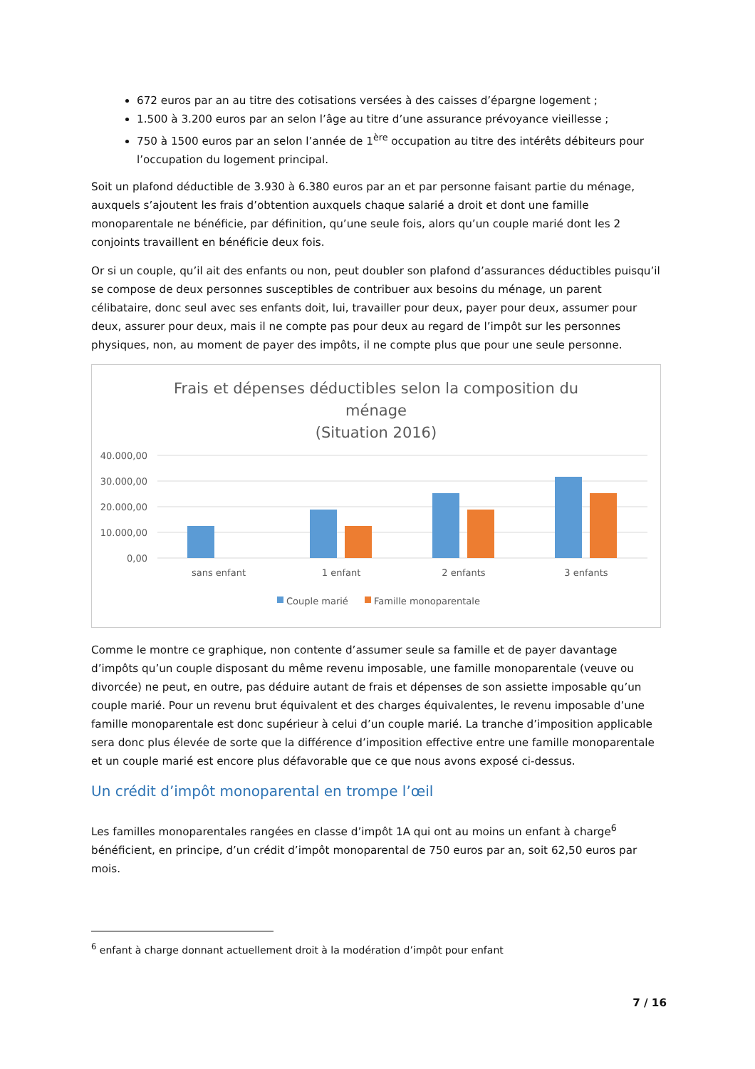672 euros par an au titre des cotisations versées à des caisses d’épargne logement ;
1.500 à 3.200 euros par an selon l’âge au titre d’une assurance prévoyance vieillesse ;
750 à 1500 euros par an selon l’année de 1<sup>ère</sup> occupation au titre des intérêts débiteurs pour l’occupation du logement principal.
Soit un plafond déductible de 3.930 à 6.380 euros par an et par personne faisant partie du ménage, auxquels s’ajoutent les frais d’obtention auxquels chaque salarié a droit et dont une famille monoparentale ne bénéficie, par définition, qu’une seule fois, alors qu’un couple marié dont les 2 conjoints travaillent en bénéficie deux fois.
Or si un couple, qu’il ait des enfants ou non, peut doubler son plafond d’assurances déductibles puisqu’il se compose de deux personnes susceptibles de contribuer aux besoins du ménage, un parent célibataire, donc seul avec ses enfants doit, lui, travailler pour deux, payer pour deux, assumer pour deux, assurer pour deux, mais il ne compte pas pour deux au regard de l’impôt sur les personnes physiques, non, au moment de payer des impôts, il ne compte plus que pour une seule personne.
Frais et dépenses déductibles selon la composition du
ménage
(Situation 2016)
40.000,00
30.000,00
20.000,00
10.000,00
0,00
sans enfant
1 enfant
2 enfants
3 enfants
Couple marié
Famille monoparentale
Comme le montre ce graphique, non contente d’assumer seule sa famille et de payer davantage d’impôts qu’un couple disposant du même revenu imposable, une famille monoparentale (veuve ou divorcée) ne peut, en outre, pas déduire autant de frais et dépenses de son assiette imposable qu’un couple marié. Pour un revenu brut équivalent et des charges équivalentes, le revenu imposable d’une famille monoparentale est donc supérieur à celui d’un couple marié. La tranche d’imposition applicable sera donc plus élevée de sorte que la différence d’imposition effective entre une famille monoparentale et un couple marié est encore plus défavorable que ce que nous avons exposé ci-dessus.
Un crédit d’impôt monoparental en trompe l’œil
Les familles monoparentales rangées en classe d’impôt 1A qui ont au moins un enfant à charge<sup>6</sup> bénéficient, en principe, d’un crédit d’impôt monoparental de 750 euros par an, soit 62,50 euros par mois.
<sup>6</sup> enfant à charge donnant actuellement droit à la modération d’impôt pour enfant
7 / 16